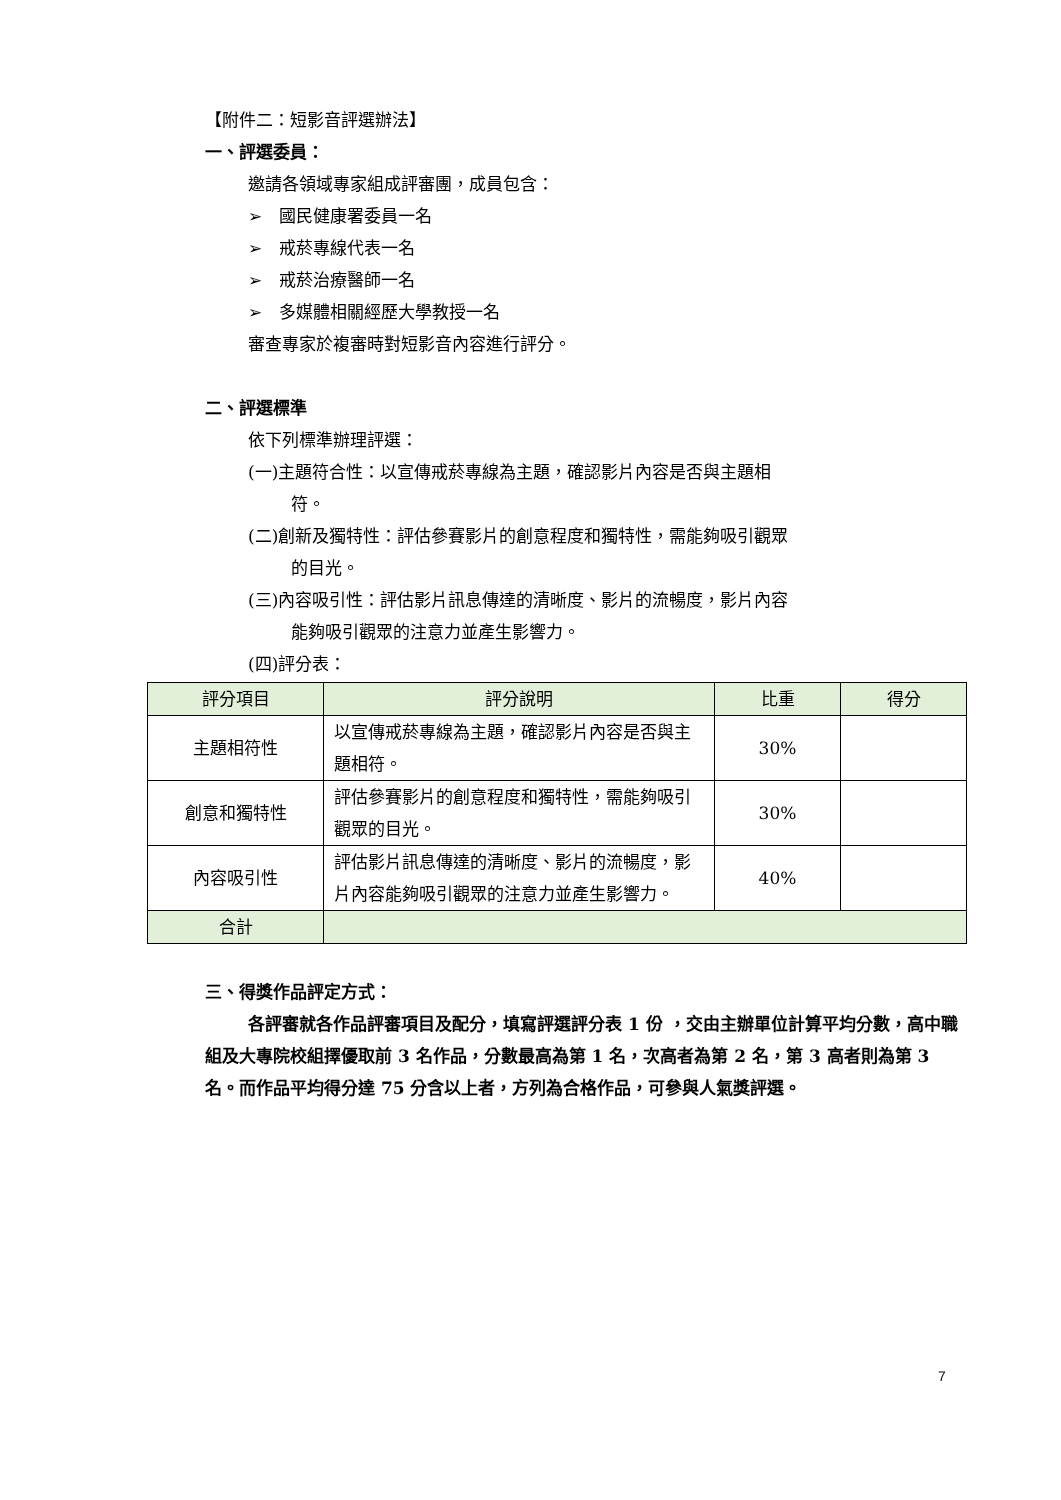【附件二：短影音評選辦法】
一、評選委員：
邀請各領域專家組成評審團，成員包含：
➢　國民健康署委員一名
➢　戒菸專線代表一名
➢　戒菸治療醫師一名
➢　多媒體相關經歷大學教授一名
審查專家於複審時對短影音內容進行評分。
二、評選標準
依下列標準辦理評選：
(一)主題符合性：以宣傳戒菸專線為主題，確認影片內容是否與主題相
符。
(二)創新及獨特性：評估參賽影片的創意程度和獨特性，需能夠吸引觀眾
的目光。
(三)內容吸引性：評估影片訊息傳達的清晰度、影片的流暢度，影片內容
能夠吸引觀眾的注意力並產生影響力。
(四)評分表：
| 評分項目 | 評分說明 | 比重 | 得分 |
| --- | --- | --- | --- |
| 主題相符性 | 以宣傳戒菸專線為主題，確認影片內容是否與主題相符。 | 30% | |
| 創意和獨特性 | 評估參賽影片的創意程度和獨特性，需能夠吸引觀眾的目光。 | 30% | |
| 內容吸引性 | 評估影片訊息傳達的清晰度、影片的流暢度，影片內容能夠吸引觀眾的注意力並產生影響力。 | 40% | |
| 合計 | | | |
三、得獎作品評定方式：
各評審就各作品評審項目及配分，填寫評選評分表 1 份 ，交由主辦單位計算平均分數，高中職組及大專院校組擇優取前 3 名作品，分數最高為第 1 名，次高者為第 2 名，第 3 高者則為第 3 名。而作品平均得分達 75 分含以上者，方列為合格作品，可參與人氣獎評選。
7